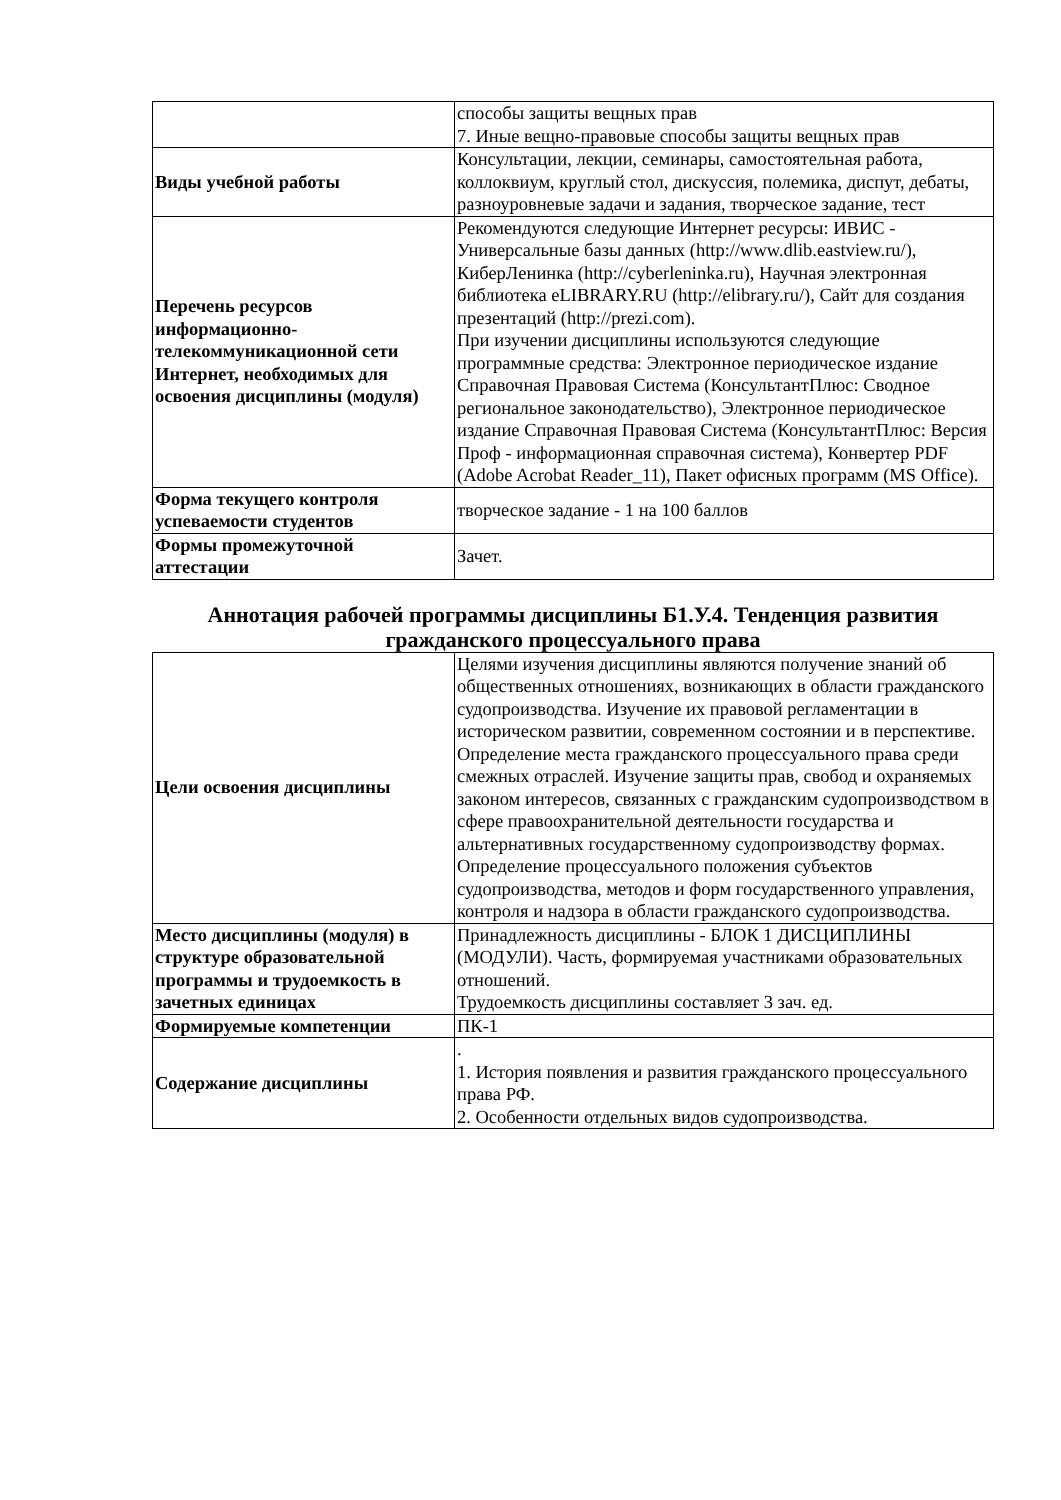| | способы защиты вещных прав 7. Иные вещно-правовые способы защиты вещных прав |
| Виды учебной работы | Консультации, лекции, семинары, самостоятельная работа, коллоквиум, круглый стол, дискуссия, полемика, диспут, дебаты, разноуровневые задачи и задания, творческое задание, тест |
| Перечень ресурсов информационно-телекоммуникационной сети Интернет, необходимых для освоения дисциплины (модуля) | Рекомендуются следующие Интернет ресурсы: ИВИС - Универсальные базы данных (http://www.dlib.eastview.ru/), КиберЛенинка (http://cyberleninka.ru), Научная электронная библиотека eLIBRARY.RU (http://elibrary.ru/), Сайт для создания презентаций (http://prezi.com). При изучении дисциплины используются следующие программные средства: Электронное периодическое издание Справочная Правовая Система (КонсультантПлюс: Сводное региональное законодательство), Электронное периодическое издание Справочная Правовая Система (КонсультантПлюс: Версия Проф - информационная справочная система), Конвертер PDF (Adobe Acrobat Reader_11), Пакет офисных программ (MS Office). |
| Форма текущего контроля успеваемости студентов | творческое задание - 1 на 100 баллов |
| Формы промежуточной аттестации | Зачет. |
Аннотация рабочей программы дисциплины Б1.У.4. Тенденция развития гражданского процессуального права
| Цели освоения дисциплины | Целями изучения дисциплины являются получение знаний об общественных отношениях, возникающих в области гражданского судопроизводства. Изучение их правовой регламентации в историческом развитии, современном состоянии и в перспективе. Определение места гражданского процессуального права среди смежных отраслей. Изучение защиты прав, свобод и охраняемых законом интересов, связанных с гражданским судопроизводством в сфере правоохранительной деятельности государства и альтернативных государственному судопроизводству формах. Определение процессуального положения субъектов судопроизводства, методов и форм государственного управления, контроля и надзора в области гражданского судопроизводства. |
| Место дисциплины (модуля) в структуре образовательной программы и трудоемкость в зачетных единицах | Принадлежность дисциплины - БЛОК 1 ДИСЦИПЛИНЫ (МОДУЛИ). Часть, формируемая участниками образовательных отношений. Трудоемкость дисциплины составляет 3 зач. ед. |
| Формируемые компетенции | ПК-1 |
| Содержание дисциплины | . 1. История появления и развития гражданского процессуального права РФ. 2. Особенности отдельных видов судопроизводства. |